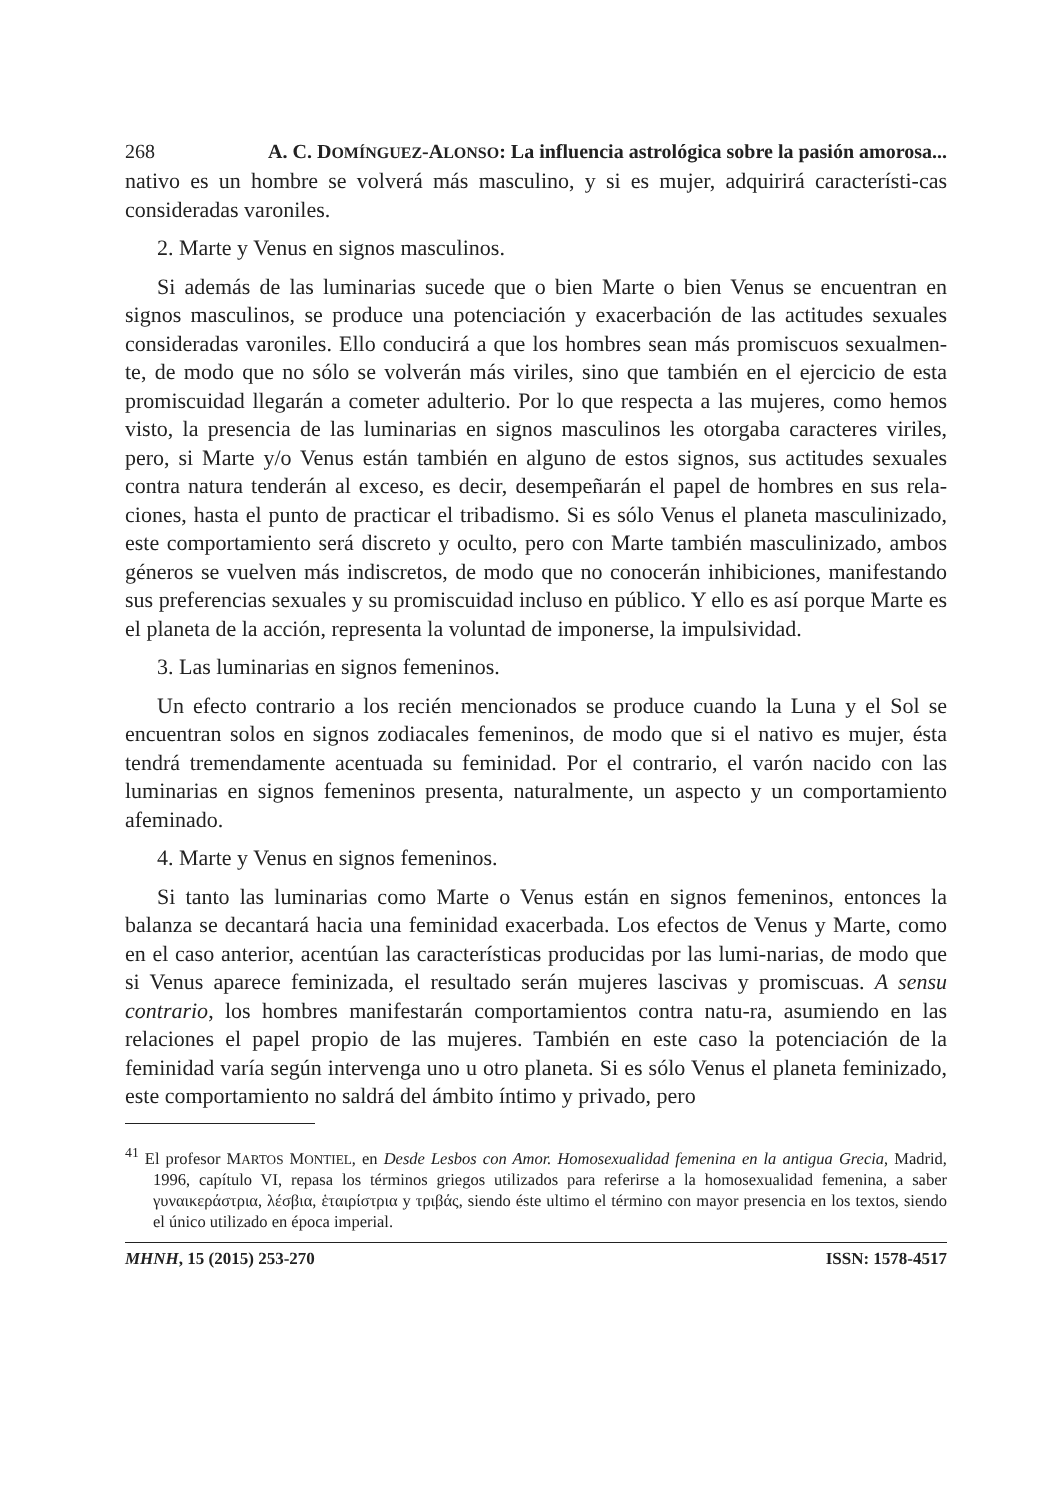268 A. C. DOMÍNGUEZ-ALONSO: La influencia astrológica sobre la pasión amorosa...
nativo es un hombre se volverá más masculino, y si es mujer, adquirirá característi-cas consideradas varoniles.
2. Marte y Venus en signos masculinos.
Si además de las luminarias sucede que o bien Marte o bien Venus se encuentran en signos masculinos, se produce una potenciación y exacerbación de las actitudes sexuales consideradas varoniles. Ello conducirá a que los hombres sean más promiscuos sexualmen-te, de modo que no sólo se volverán más viriles, sino que también en el ejercicio de esta promiscuidad llegarán a cometer adulterio. Por lo que respecta a las mujeres, como hemos visto, la presencia de las luminarias en signos masculinos les otorgaba caracteres viriles, pero, si Marte y/o Venus están también en alguno de estos signos, sus actitudes sexuales contra natura tenderán al exceso, es decir, desempeñarán el papel de hombres en sus rela-ciones, hasta el punto de practicar el tribadismo. Si es sólo Venus el planeta masculinizado, este comportamiento será discreto y oculto, pero con Marte también masculinizado, ambos géneros se vuelven más indiscretos, de modo que no conocerán inhibiciones, manifestando sus preferencias sexuales y su promiscuidad incluso en público. Y ello es así porque Marte es el planeta de la acción, representa la voluntad de imponerse, la impulsividad.
3. Las luminarias en signos femeninos.
Un efecto contrario a los recién mencionados se produce cuando la Luna y el Sol se encuentran solos en signos zodiacales femeninos, de modo que si el nativo es mujer, ésta tendrá tremendamente acentuada su feminidad. Por el contrario, el varón nacido con las luminarias en signos femeninos presenta, naturalmente, un aspecto y un comportamiento afeminado.
4. Marte y Venus en signos femeninos.
Si tanto las luminarias como Marte o Venus están en signos femeninos, entonces la balanza se decantará hacia una feminidad exacerbada. Los efectos de Venus y Marte, como en el caso anterior, acentúan las características producidas por las lumi-narias, de modo que si Venus aparece feminizada, el resultado serán mujeres lascivas y promiscuas. A sensu contrario, los hombres manifestarán comportamientos contra natu-ra, asumiendo en las relaciones el papel propio de las mujeres. También en este caso la potenciación de la feminidad varía según intervenga uno u otro planeta. Si es sólo Venus el planeta feminizado, este comportamiento no saldrá del ámbito íntimo y privado, pero
<sup>41</sup> El profesor MARTOS MONTIEL, en Desde Lesbos con Amor. Homosexualidad femenina en la antigua Grecia, Madrid, 1996, capítulo VI, repasa los términos griegos utilizados para referirse a la homosexualidad femenina, a saber γυναικεράστρια, λέσβια, ἑταιρίστρια y τριβάς, siendo éste ultimo el término con mayor presencia en los textos, siendo el único utilizado en época imperial.
MHNH, 15 (2015) 253-270 ISSN: 1578-4517